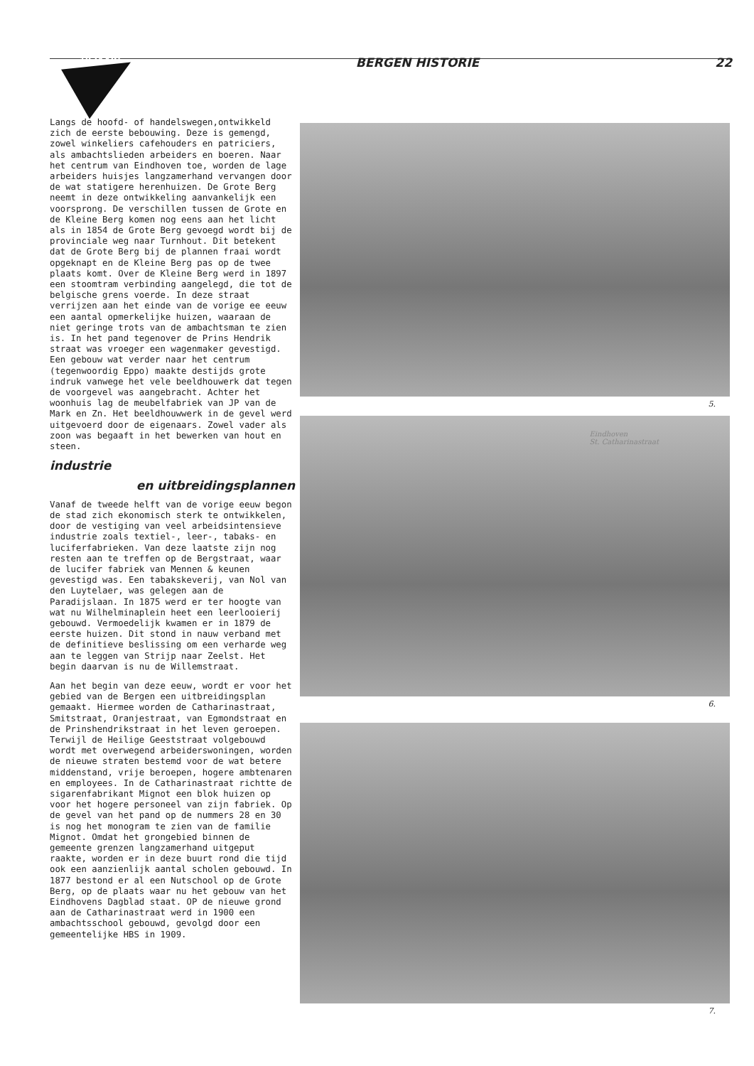10 JAAR! BERGEN HISTORIE 22
Langs de hoofd- of handelswegen,ontwikkeld zich de eerste bebouwing. Deze is gemengd, zowel winkeliers cafehouders en patriciers, als ambachtslieden arbeiders en boeren. Naar het centrum van Eindhoven toe, worden de lage arbeiders huisjes langzamerhand vervangen door de wat statigere herenhuizen. De Grote Berg neemt in deze ontwikkeling aanvankelijk een voorsprong. De verschillen tussen de Grote en de Kleine Berg komen nog eens aan het licht als in 1854 de Grote Berg gevoegd wordt bij de provinciale weg naar Turnhout. Dit betekent dat de Grote Berg bij de plannen fraai wordt opgeknapt en de Kleine Berg pas op de twee plaats komt. Over de Kleine Berg werd in 1897 een stoomtram verbinding aangelegd, die tot de belgische grens voerde. In deze straat verrijzen aan het einde van de vorige ee eeuw een aantal opmerkelijke huizen, waaraan de niet geringe trots van de ambachtsman te zien is. In het pand tegenover de Prins Hendrik straat was vroeger een wagenmaker gevestigd. Een gebouw wat verder naar het centrum (tegenwoordig Eppo) maakte destijds grote indruk vanwege het vele beeldhouwerk dat tegen de voorgevel was aangebracht. Achter het woonhuis lag de meubelfabriek van JP van de Mark en Zn. Het beeldhouwwerk in de gevel werd uitgevoerd door de eigenaars. Zowel vader als zoon was begaaft in het bewerken van hout en steen.
industrie
en uitbreidingsplannen
Vanaf de tweede helft van de vorige eeuw begon de stad zich ekonomisch sterk te ontwikkelen, door de vestiging van veel arbeidsintensieve industrie zoals textiel-, leer-, tabaks- en luciferfabrieken. Van deze laatste zijn nog resten aan te treffen op de Bergstraat, waar de lucifer fabriek van Mennen & keunen gevestigd was. Een tabakskeverij, van Nol van den Luytelaer, was gelegen aan de Paradijslaan. In 1875 werd er ter hoogte van wat nu Wilhelminaplein heet een leerlooierij gebouwd. Vermoedelijk kwamen er in 1879 de eerste huizen. Dit stond in nauw verband met de definitieve beslissing om een verharde weg aan te leggen van Strijp naar Zeelst. Het begin daarvan is nu de Willemstraat.
Aan het begin van deze eeuw, wordt er voor het gebied van de Bergen een uitbreidingsplan gemaakt. Hiermee worden de Catharinastraat, Smitstraat, Oranjestraat, van Egmondstraat en de Prinshendrikstraat in het leven geroepen. Terwijl de Heilige Geeststraat volgebouwd wordt met overwegend arbeiderswoningen, worden de nieuwe straten bestemd voor de wat betere middenstand, vrije beroepen, hogere ambtenaren en employees. In de Catharinastraat richtte de sigarenfabrikant Mignot een blok huizen op voor het hogere personeel van zijn fabriek. Op de gevel van het pand op de nummers 28 en 30 is nog het monogram te zien van de familie Mignot. Omdat het grongebied binnen de gemeente grenzen langzamerhand uitgeput raakte, worden er in deze buurt rond die tijd ook een aanzienlijk aantal scholen gebouwd. In 1877 bestond er al een Nutschool op de Grote Berg, op de plaats waar nu het gebouw van het Eindhovens Dagblad staat. OP de nieuwe grond aan de Catharinastraat werd in 1900 een ambachtsschool gebouwd, gevolgd door een gemeentelijke HBS in 1909.
5.
Eindhoven
St. Catharinastraat
6.
7.